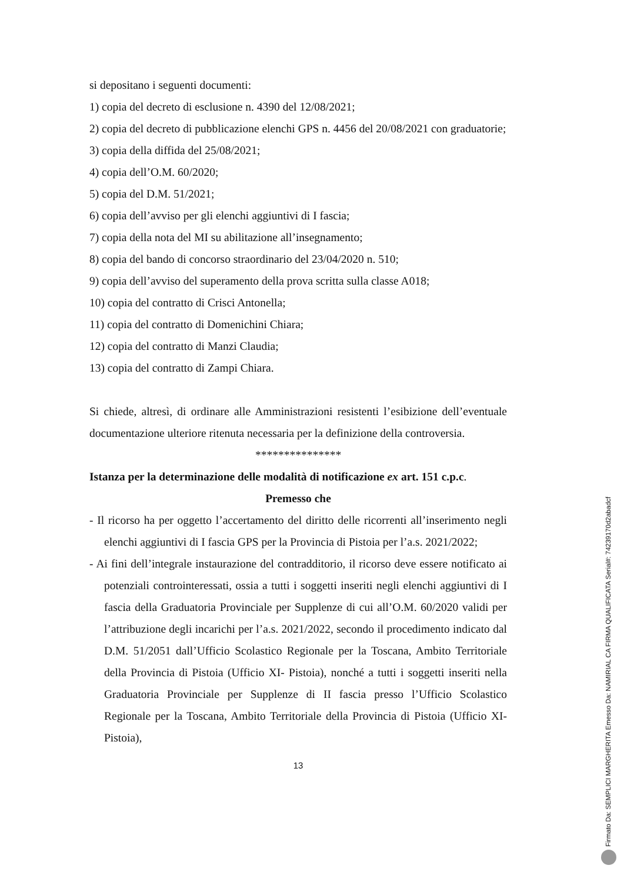si depositano i seguenti documenti:
1) copia del decreto di esclusione n. 4390 del 12/08/2021;
2) copia del decreto di pubblicazione elenchi GPS n. 4456 del 20/08/2021 con graduatorie;
3) copia della diffida del 25/08/2021;
4) copia dell’O.M. 60/2020;
5) copia del D.M. 51/2021;
6) copia dell’avviso per gli elenchi aggiuntivi di I fascia;
7) copia della nota del MI su abilitazione all’insegnamento;
8) copia del bando di concorso straordinario del 23/04/2020 n. 510;
9) copia dell’avviso del superamento della prova scritta sulla classe A018;
10) copia del contratto di Crisci Antonella;
11) copia del contratto di Domenichini Chiara;
12) copia del contratto di Manzi Claudia;
13) copia del contratto di Zampi Chiara.
Si chiede, altresì, di ordinare alle Amministrazioni resistenti l’esibizione dell’eventuale documentazione ulteriore ritenuta necessaria per la definizione della controversia.
***************
Istanza per la determinazione delle modalità di notificazione ex art. 151 c.p.c.
Premesso che
- Il ricorso ha per oggetto l’accertamento del diritto delle ricorrenti all’inserimento negli elenchi aggiuntivi di I fascia GPS per la Provincia di Pistoia per l’a.s. 2021/2022;
- Ai fini dell’integrale instaurazione del contradditorio, il ricorso deve essere notificato ai potenziali controinteressati, ossia a tutti i soggetti inseriti negli elenchi aggiuntivi di I fascia della Graduatoria Provinciale per Supplenze di cui all’O.M. 60/2020 validi per l’attribuzione degli incarichi per l’a.s. 2021/2022, secondo il procedimento indicato dal D.M. 51/2051 dall’Ufficio Scolastico Regionale per la Toscana, Ambito Territoriale della Provincia di Pistoia (Ufficio XI- Pistoia), nonché a tutti i soggetti inseriti nella Graduatoria Provinciale per Supplenze di II fascia presso l’Ufficio Scolastico Regionale per la Toscana, Ambito Territoriale della Provincia di Pistoia (Ufficio XI- Pistoia),
13
Firmato Da: SEMPLICI MARGHERITA Emesso Da: NAMIRIAL CA FIRMA QUALIFICATA Serial#: 74239170d2abadcf